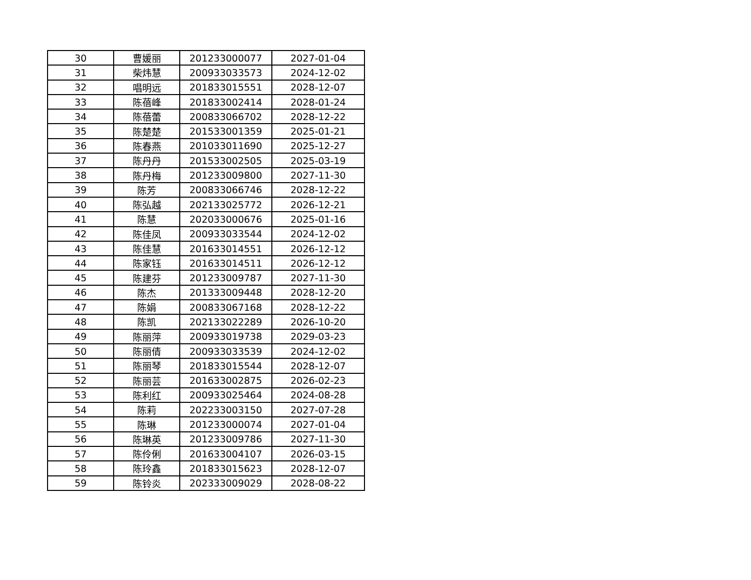| 30 | 曹媛丽 | 201233000077 | 2027-01-04 |
| 31 | 柴炜慧 | 200933033573 | 2024-12-02 |
| 32 | 唱明远 | 201833015551 | 2028-12-07 |
| 33 | 陈蓓峰 | 201833002414 | 2028-01-24 |
| 34 | 陈蓓蕾 | 200833066702 | 2028-12-22 |
| 35 | 陈楚楚 | 201533001359 | 2025-01-21 |
| 36 | 陈春燕 | 201033011690 | 2025-12-27 |
| 37 | 陈丹丹 | 201533002505 | 2025-03-19 |
| 38 | 陈丹梅 | 201233009800 | 2027-11-30 |
| 39 | 陈芳 | 200833066746 | 2028-12-22 |
| 40 | 陈弘越 | 202133025772 | 2026-12-21 |
| 41 | 陈慧 | 202033000676 | 2025-01-16 |
| 42 | 陈佳凤 | 200933033544 | 2024-12-02 |
| 43 | 陈佳慧 | 201633014551 | 2026-12-12 |
| 44 | 陈家钰 | 201633014511 | 2026-12-12 |
| 45 | 陈建芬 | 201233009787 | 2027-11-30 |
| 46 | 陈杰 | 201333009448 | 2028-12-20 |
| 47 | 陈娟 | 200833067168 | 2028-12-22 |
| 48 | 陈凯 | 202133022289 | 2026-10-20 |
| 49 | 陈丽萍 | 200933019738 | 2029-03-23 |
| 50 | 陈丽倩 | 200933033539 | 2024-12-02 |
| 51 | 陈丽琴 | 201833015544 | 2028-12-07 |
| 52 | 陈丽芸 | 201633002875 | 2026-02-23 |
| 53 | 陈利红 | 200933025464 | 2024-08-28 |
| 54 | 陈莉 | 202233003150 | 2027-07-28 |
| 55 | 陈琳 | 201233000074 | 2027-01-04 |
| 56 | 陈琳英 | 201233009786 | 2027-11-30 |
| 57 | 陈伶俐 | 201633004107 | 2026-03-15 |
| 58 | 陈玲鑫 | 201833015623 | 2028-12-07 |
| 59 | 陈铃炎 | 202333009029 | 2028-08-22 |